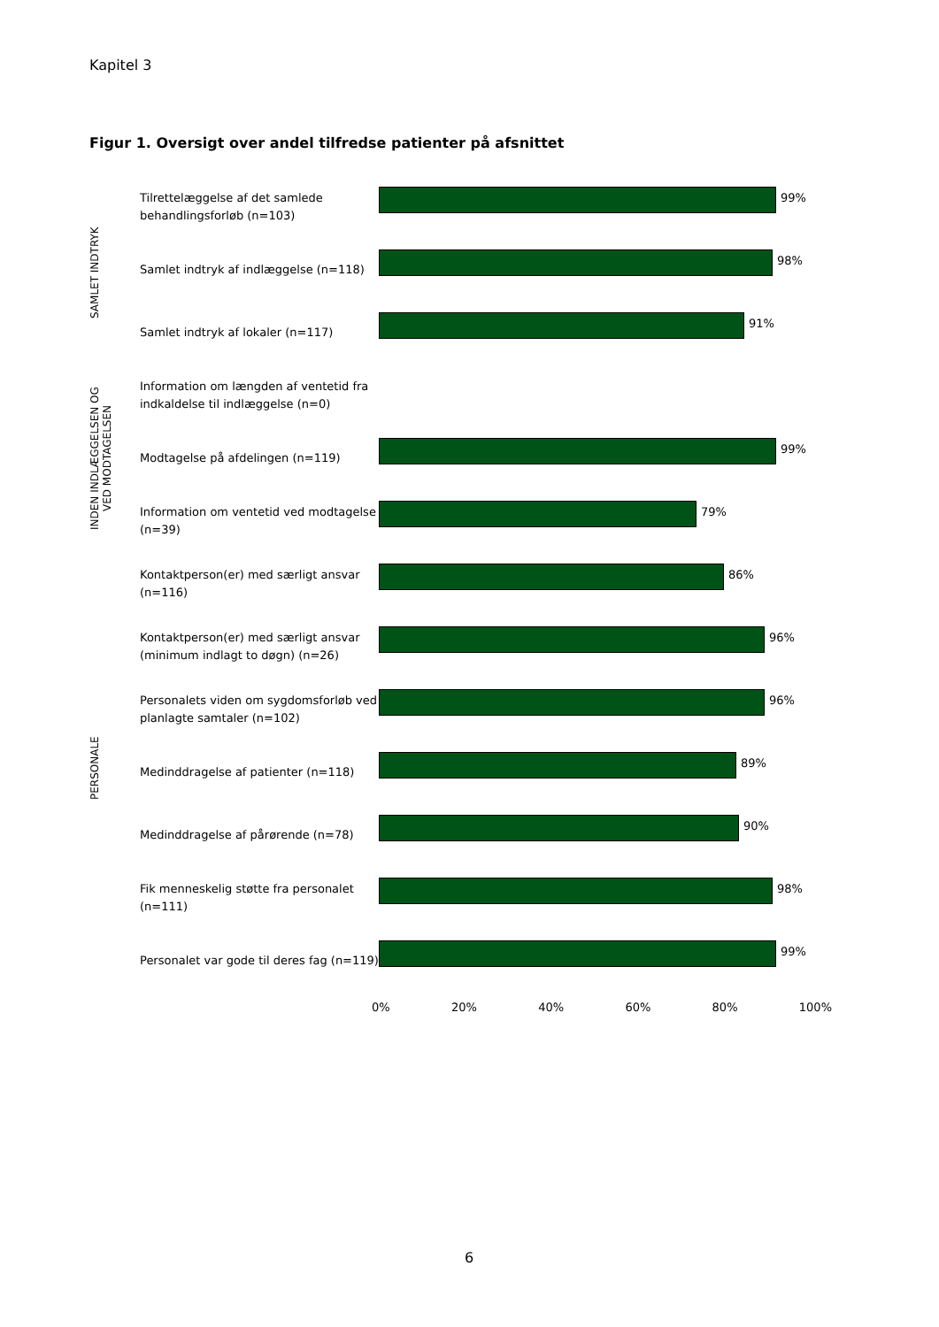Kapitel 3
Figur 1. Oversigt over andel tilfredse patienter på afsnittet
Tilrettelæggelse af det samlede behandlingsforløb (n=103)
99%
Samlet indtryk af indlæggelse (n=118)
98%
Samlet indtryk af lokaler (n=117)
91%
Information om længden af ventetid fra indkaldelse til indlæggelse (n=0)
Modtagelse på afdelingen (n=119)
99%
Information om ventetid ved modtagelse (n=39)
79%
Kontaktperson(er) med særligt ansvar (n=116)
86%
Kontaktperson(er) med særligt ansvar (minimum indlagt to døgn) (n=26)
96%
Personalets viden om sygdomsforløb ved planlagte samtaler (n=102)
96%
Medinddragelse af patienter (n=118)
89%
Medinddragelse af pårørende (n=78)
90%
Fik menneskelig støtte fra personalet (n=111)
98%
Personalet var gode til deres fag (n=119)
99%
0% 20% 40% 60% 80% 100%
SAMLET INDTRYK
INDEN INDLÆGGELSEN OG VED MODTAGELSEN
PERSONALE
6